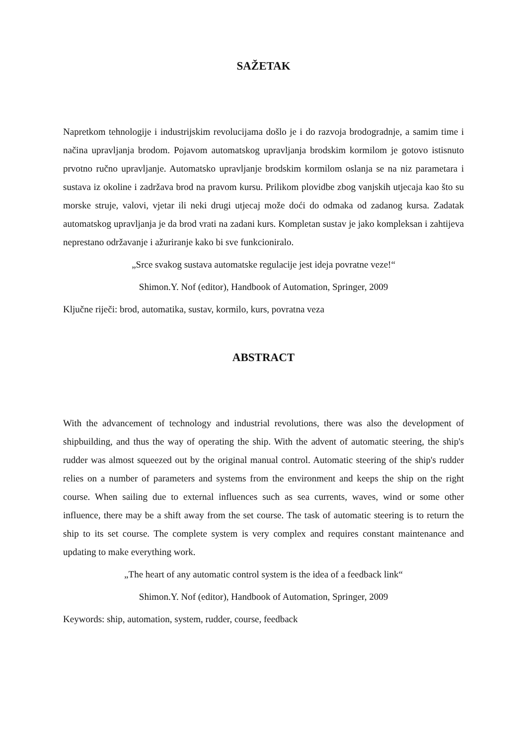SAŽETAK
Napretkom tehnologije i industrijskim revolucijama došlo je i do razvoja brodogradnje, a samim time i načina upravljanja brodom. Pojavom automatskog upravljanja brodskim kormilom je gotovo istisnuto prvotno ručno upravljanje. Automatsko upravljanje brodskim kormilom oslanja se na niz parametara i sustava iz okoline i zadržava brod na pravom kursu. Prilikom plovidbe zbog vanjskih utjecaja kao što su morske struje, valovi, vjetar ili neki drugi utjecaj može doći do odmaka od zadanog kursa. Zadatak automatskog upravljanja je da brod vrati na zadani kurs. Kompletan sustav je jako kompleksan i zahtijeva neprestano održavanje i ažuriranje kako bi sve funkcioniralo.
„Srce svakog sustava automatske regulacije jest ideja povratne veze!“
Shimon.Y. Nof (editor), Handbook of Automation, Springer, 2009
Ključne riječi: brod, automatika, sustav, kormilo, kurs, povratna veza
ABSTRACT
With the advancement of technology and industrial revolutions, there was also the development of shipbuilding, and thus the way of operating the ship. With the advent of automatic steering, the ship's rudder was almost squeezed out by the original manual control. Automatic steering of the ship's rudder relies on a number of parameters and systems from the environment and keeps the ship on the right course. When sailing due to external influences such as sea currents, waves, wind or some other influence, there may be a shift away from the set course. The task of automatic steering is to return the ship to its set course. The complete system is very complex and requires constant maintenance and updating to make everything work.
„The heart of any automatic control system is the idea of a feedback link“
Shimon.Y. Nof (editor), Handbook of Automation, Springer, 2009
Keywords: ship, automation, system, rudder, course, feedback